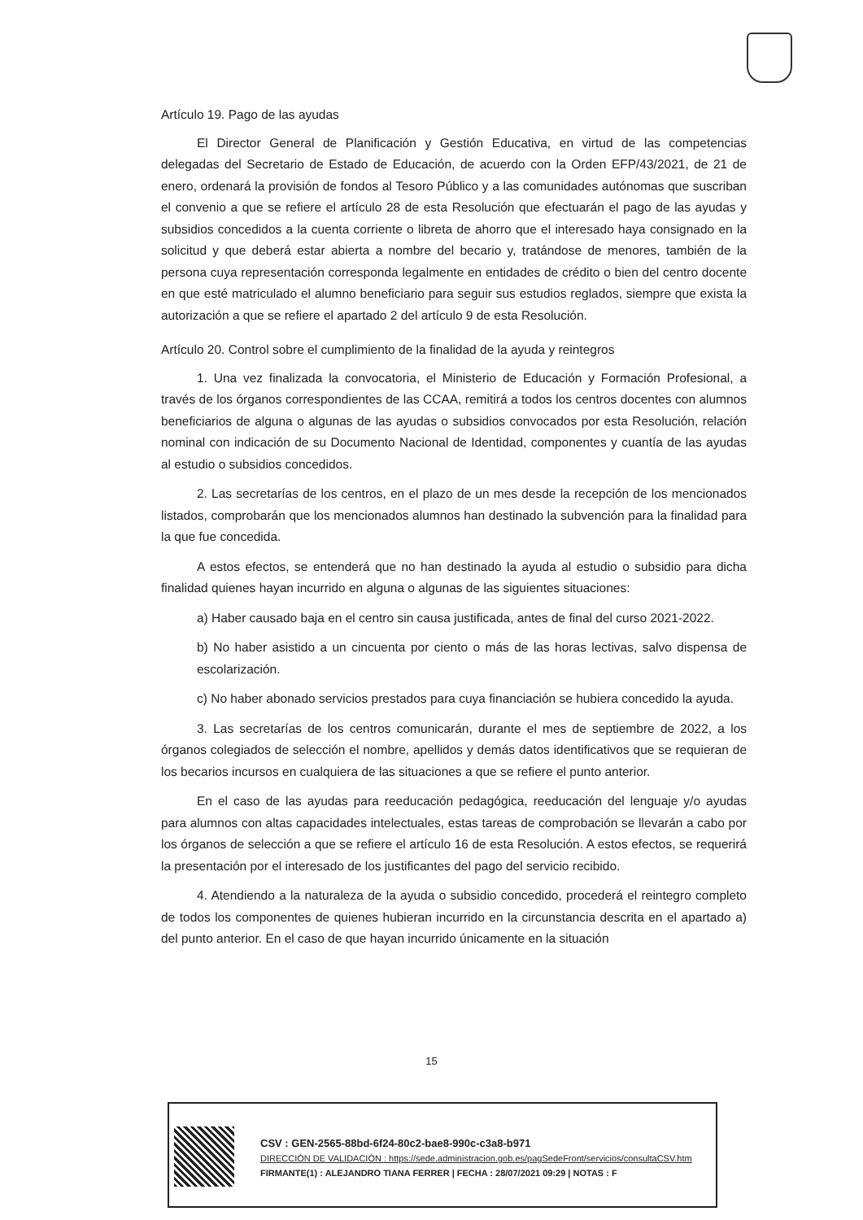Artículo 19. Pago de las ayudas
El Director General de Planificación y Gestión Educativa, en virtud de las competencias delegadas del Secretario de Estado de Educación, de acuerdo con la Orden EFP/43/2021, de 21 de enero, ordenará la provisión de fondos al Tesoro Público y a las comunidades autónomas que suscriban el convenio a que se refiere el artículo 28 de esta Resolución que efectuarán el pago de las ayudas y subsidios concedidos a la cuenta corriente o libreta de ahorro que el interesado haya consignado en la solicitud y que deberá estar abierta a nombre del becario y, tratándose de menores, también de la persona cuya representación corresponda legalmente en entidades de crédito o bien del centro docente en que esté matriculado el alumno beneficiario para seguir sus estudios reglados, siempre que exista la autorización a que se refiere el apartado 2 del artículo 9 de esta Resolución.
Artículo 20. Control sobre el cumplimiento de la finalidad de la ayuda y reintegros
1. Una vez finalizada la convocatoria, el Ministerio de Educación y Formación Profesional, a través de los órganos correspondientes de las CCAA, remitirá a todos los centros docentes con alumnos beneficiarios de alguna o algunas de las ayudas o subsidios convocados por esta Resolución, relación nominal con indicación de su Documento Nacional de Identidad, componentes y cuantía de las ayudas al estudio o subsidios concedidos.
2. Las secretarías de los centros, en el plazo de un mes desde la recepción de los mencionados listados, comprobarán que los mencionados alumnos han destinado la subvención para la finalidad para la que fue concedida.
A estos efectos, se entenderá que no han destinado la ayuda al estudio o subsidio para dicha finalidad quienes hayan incurrido en alguna o algunas de las siguientes situaciones:
a) Haber causado baja en el centro sin causa justificada, antes de final del curso 2021-2022.
b) No haber asistido a un cincuenta por ciento o más de las horas lectivas, salvo dispensa de escolarización.
c) No haber abonado servicios prestados para cuya financiación se hubiera concedido la ayuda.
3. Las secretarías de los centros comunicarán, durante el mes de septiembre de 2022, a los órganos colegiados de selección el nombre, apellidos y demás datos identificativos que se requieran de los becarios incursos en cualquiera de las situaciones a que se refiere el punto anterior.
En el caso de las ayudas para reeducación pedagógica, reeducación del lenguaje y/o ayudas para alumnos con altas capacidades intelectuales, estas tareas de comprobación se llevarán a cabo por los órganos de selección a que se refiere el artículo 16 de esta Resolución. A estos efectos, se requerirá la presentación por el interesado de los justificantes del pago del servicio recibido.
4. Atendiendo a la naturaleza de la ayuda o subsidio concedido, procederá el reintegro completo de todos los componentes de quienes hubieran incurrido en la circunstancia descrita en el apartado a) del punto anterior. En el caso de que hayan incurrido únicamente en la situación
15
CSV : GEN-2565-88bd-6f24-80c2-bae8-990c-c3a8-b971
DIRECCIÓN DE VALIDACIÓN : https://sede.administracion.gob.es/pagSedeFront/servicios/consultaCSV.htm
FIRMANTE(1) : ALEJANDRO TIANA FERRER | FECHA : 28/07/2021 09:29 | NOTAS : F